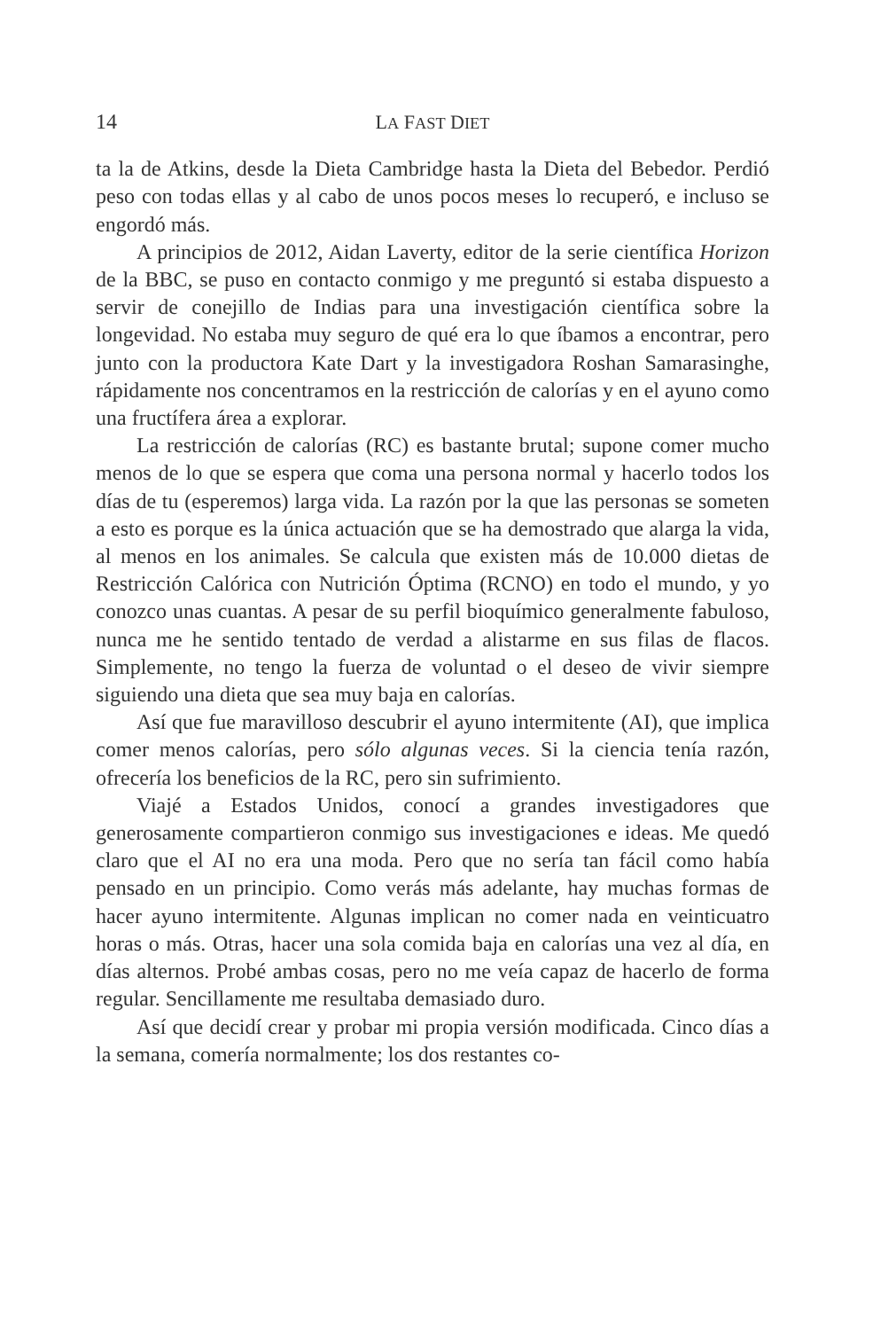14 LA FAST DIET
ta la de Atkins, desde la Dieta Cambridge hasta la Dieta del Bebedor. Perdió peso con todas ellas y al cabo de unos pocos meses lo recuperó, e incluso se engordó más.
A principios de 2012, Aidan Laverty, editor de la serie científica Horizon de la BBC, se puso en contacto conmigo y me preguntó si estaba dispuesto a servir de conejillo de Indias para una investigación científica sobre la longevidad. No estaba muy seguro de qué era lo que íbamos a encontrar, pero junto con la productora Kate Dart y la investigadora Roshan Samarasinghe, rápidamente nos concentramos en la restricción de calorías y en el ayuno como una fructífera área a explorar.
La restricción de calorías (RC) es bastante brutal; supone comer mucho menos de lo que se espera que coma una persona normal y hacerlo todos los días de tu (esperemos) larga vida. La razón por la que las personas se someten a esto es porque es la única actuación que se ha demostrado que alarga la vida, al menos en los animales. Se calcula que existen más de 10.000 dietas de Restricción Calórica con Nutrición Óptima (RCNO) en todo el mundo, y yo conozco unas cuantas. A pesar de su perfil bioquímico generalmente fabuloso, nunca me he sentido tentado de verdad a alistarme en sus filas de flacos. Simplemente, no tengo la fuerza de voluntad o el deseo de vivir siempre siguiendo una dieta que sea muy baja en calorías.
Así que fue maravilloso descubrir el ayuno intermitente (AI), que implica comer menos calorías, pero sólo algunas veces. Si la ciencia tenía razón, ofrecería los beneficios de la RC, pero sin sufrimiento.
Viajé a Estados Unidos, conocí a grandes investigadores que generosamente compartieron conmigo sus investigaciones e ideas. Me quedó claro que el AI no era una moda. Pero que no sería tan fácil como había pensado en un principio. Como verás más adelante, hay muchas formas de hacer ayuno intermitente. Algunas implican no comer nada en veinticuatro horas o más. Otras, hacer una sola comida baja en calorías una vez al día, en días alternos. Probé ambas cosas, pero no me veía capaz de hacerlo de forma regular. Sencillamente me resultaba demasiado duro.
Así que decidí crear y probar mi propia versión modificada. Cinco días a la semana, comería normalmente; los dos restantes co-